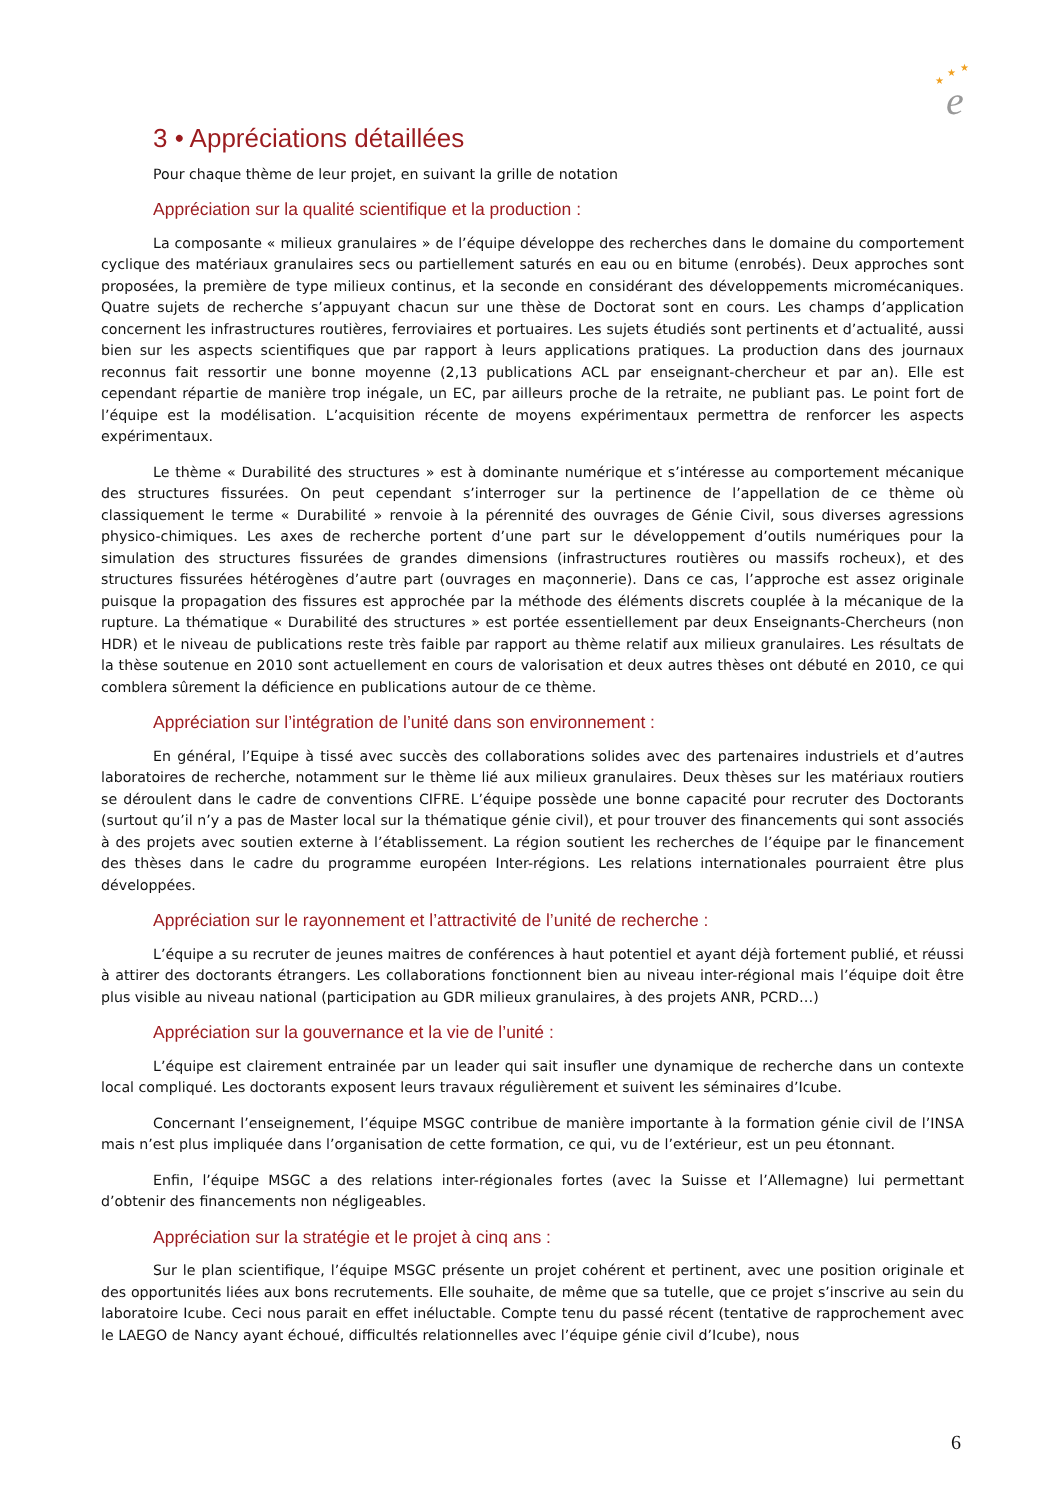★
★
★
e
3 • Appréciations détaillées
Pour chaque thème de leur projet, en suivant la grille de notation
Appréciation sur la qualité scientifique et la production :
La composante « milieux granulaires » de l’équipe développe des recherches dans le domaine du comportement cyclique des matériaux granulaires secs ou partiellement saturés en eau ou en bitume (enrobés). Deux approches sont proposées, la première de type milieux continus, et la seconde en considérant des développements micromécaniques. Quatre sujets de recherche s’appuyant chacun sur une thèse de Doctorat sont en cours. Les champs d’application concernent les infrastructures routières, ferroviaires et portuaires. Les sujets étudiés sont pertinents et d’actualité, aussi bien sur les aspects scientifiques que par rapport à leurs applications pratiques. La production dans des journaux reconnus fait ressortir une bonne moyenne (2,13 publications ACL par enseignant-chercheur et par an). Elle est cependant répartie de manière trop inégale, un EC, par ailleurs proche de la retraite, ne publiant pas. Le point fort de l’équipe est la modélisation. L’acquisition récente de moyens expérimentaux permettra de renforcer les aspects expérimentaux.
Le thème « Durabilité des structures » est à dominante numérique et s’intéresse au comportement mécanique des structures fissurées. On peut cependant s’interroger sur la pertinence de l’appellation de ce thème où classiquement le terme « Durabilité » renvoie à la pérennité des ouvrages de Génie Civil, sous diverses agressions physico-chimiques. Les axes de recherche portent d’une part sur le développement d’outils numériques pour la simulation des structures fissurées de grandes dimensions (infrastructures routières ou massifs rocheux), et des structures fissurées hétérogènes d’autre part (ouvrages en maçonnerie). Dans ce cas, l’approche est assez originale puisque la propagation des fissures est approchée par la méthode des éléments discrets couplée à la mécanique de la rupture. La thématique « Durabilité des structures » est portée essentiellement par deux Enseignants-Chercheurs (non HDR) et le niveau de publications reste très faible par rapport au thème relatif aux milieux granulaires. Les résultats de la thèse soutenue en 2010 sont actuellement en cours de valorisation et deux autres thèses ont débuté en 2010, ce qui comblera sûrement la déficience en publications autour de ce thème.
Appréciation sur l’intégration de l’unité dans son environnement :
En général, l’Equipe à tissé avec succès des collaborations solides avec des partenaires industriels et d’autres laboratoires de recherche, notamment sur le thème lié aux milieux granulaires. Deux thèses sur les matériaux routiers se déroulent dans le cadre de conventions CIFRE. L’équipe possède une bonne capacité pour recruter des Doctorants (surtout qu’il n’y a pas de Master local sur la thématique génie civil), et pour trouver des financements qui sont associés à des projets avec soutien externe à l’établissement. La région soutient les recherches de l’équipe par le financement des thèses dans le cadre du programme européen Inter-régions. Les relations internationales pourraient être plus développées.
Appréciation sur le rayonnement et l’attractivité de l’unité de recherche :
L’équipe a su recruter de jeunes maitres de conférences à haut potentiel et ayant déjà fortement publié, et réussi à attirer des doctorants étrangers. Les collaborations fonctionnent bien au niveau inter-régional mais l’équipe doit être plus visible au niveau national (participation au GDR milieux granulaires, à des projets ANR, PCRD…)
Appréciation sur la gouvernance et la vie de l’unité :
L’équipe est clairement entrainée par un leader qui sait insufler une dynamique de recherche dans un contexte local compliqué. Les doctorants exposent leurs travaux régulièrement et suivent les séminaires d’Icube.
Concernant l’enseignement, l’équipe MSGC contribue de manière importante à la formation génie civil de l’INSA mais n’est plus impliquée dans l’organisation de cette formation, ce qui, vu de l’extérieur, est un peu étonnant.
Enfin, l’équipe MSGC a des relations inter-régionales fortes (avec la Suisse et l’Allemagne) lui permettant d’obtenir des financements non négligeables.
Appréciation sur la stratégie et le projet à cinq ans :
Sur le plan scientifique, l’équipe MSGC présente un projet cohérent et pertinent, avec une position originale et des opportunités liées aux bons recrutements. Elle souhaite, de même que sa tutelle, que ce projet s’inscrive au sein du laboratoire Icube. Ceci nous parait en effet inéluctable. Compte tenu du passé récent (tentative de rapprochement avec le LAEGO de Nancy ayant échoué, difficultés relationnelles avec l’équipe génie civil d’Icube), nous
6